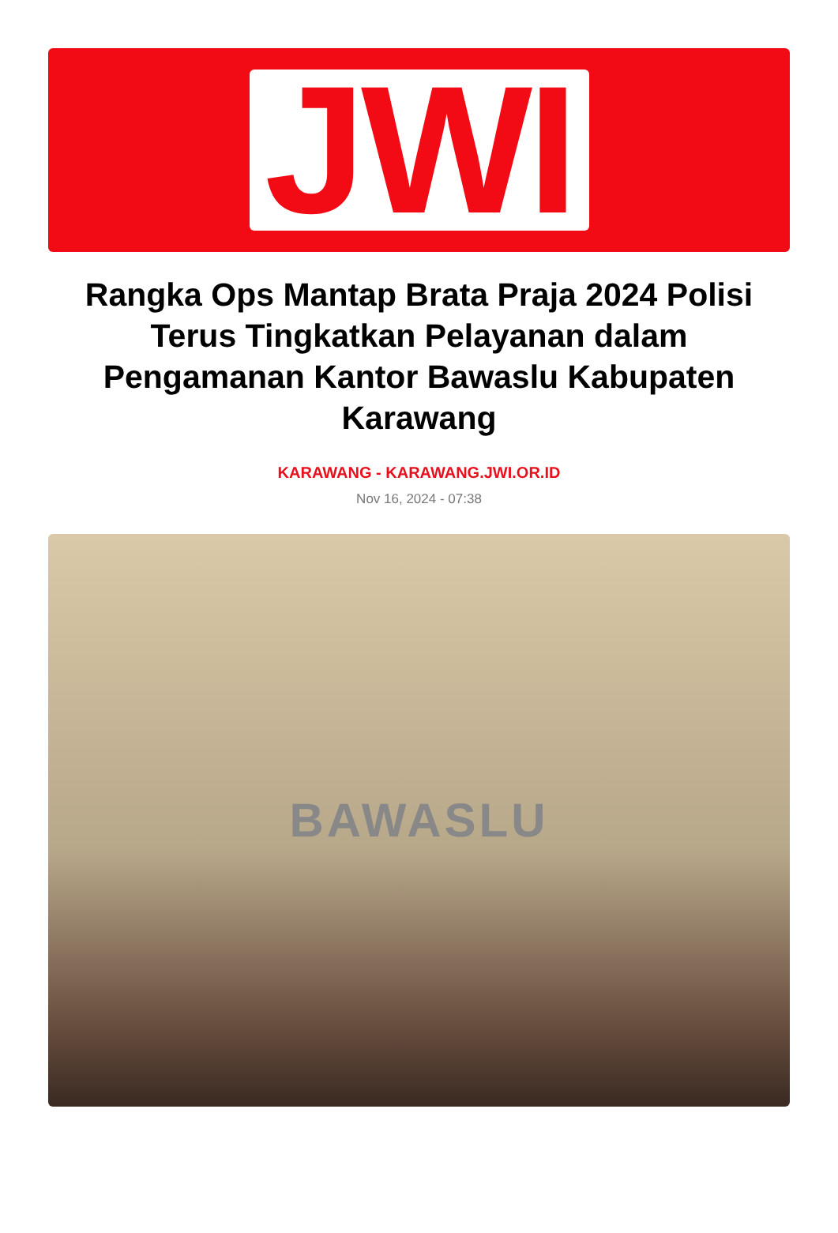JWI
Rangka Ops Mantap Brata Praja 2024 Polisi Terus Tingkatkan Pelayanan dalam Pengamanan Kantor Bawaslu Kabupaten Karawang
KARAWANG - KARAWANG.JWI.OR.ID
Nov 16, 2024 - 07:38
BAWASLU